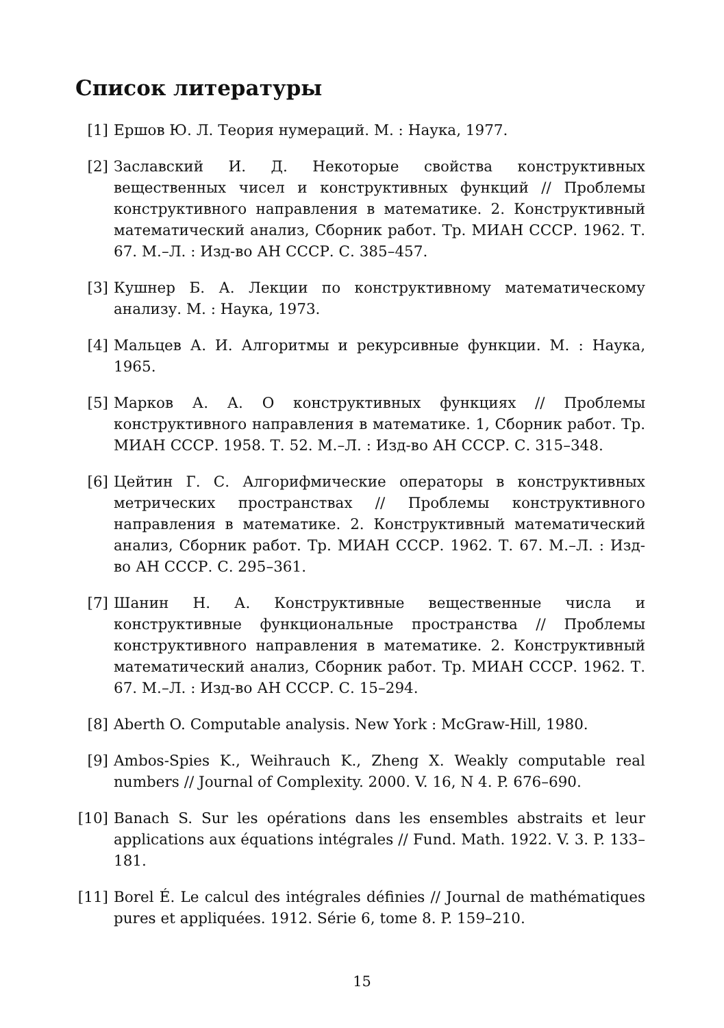Список литературы
[1] Ершов Ю. Л. Теория нумераций. М. : Наука, 1977.
[2] Заславский И. Д. Некоторые свойства конструктивных вещественных чисел и конструктивных функций // Проблемы конструктивного направления в математике. 2. Конструктивный математический анализ, Сборник работ. Тр. МИАН СССР. 1962. Т. 67. М.–Л. : Изд-во АН СССР. С. 385–457.
[3] Кушнер Б. А. Лекции по конструктивному математическому анализу. М. : Наука, 1973.
[4] Мальцев А. И. Алгоритмы и рекурсивные функции. М. : Наука, 1965.
[5] Марков А. А. О конструктивных функциях // Проблемы конструктивного направления в математике. 1, Сборник работ. Тр. МИАН СССР. 1958. Т. 52. М.–Л. : Изд-во АН СССР. С. 315–348.
[6] Цейтин Г. С. Алгорифмические операторы в конструктивных метрических пространствах // Проблемы конструктивного направления в математике. 2. Конструктивный математический анализ, Сборник работ. Тр. МИАН СССР. 1962. Т. 67. М.–Л. : Изд-во АН СССР. С. 295–361.
[7] Шанин Н. А. Конструктивные вещественные числа и конструктивные функциональные пространства // Проблемы конструктивного направления в математике. 2. Конструктивный математический анализ, Сборник работ. Тр. МИАН СССР. 1962. Т. 67. М.–Л. : Изд-во АН СССР. С. 15–294.
[8] Aberth O. Computable analysis. New York : McGraw-Hill, 1980.
[9] Ambos-Spies K., Weihrauch K., Zheng X. Weakly computable real numbers // Journal of Complexity. 2000. V. 16, N 4. P. 676–690.
[10] Banach S. Sur les opérations dans les ensembles abstraits et leur applications aux équations intégrales // Fund. Math. 1922. V. 3. P. 133–181.
[11] Borel É. Le calcul des intégrales définies // Journal de mathématiques pures et appliquées. 1912. Série 6, tome 8. P. 159–210.
15